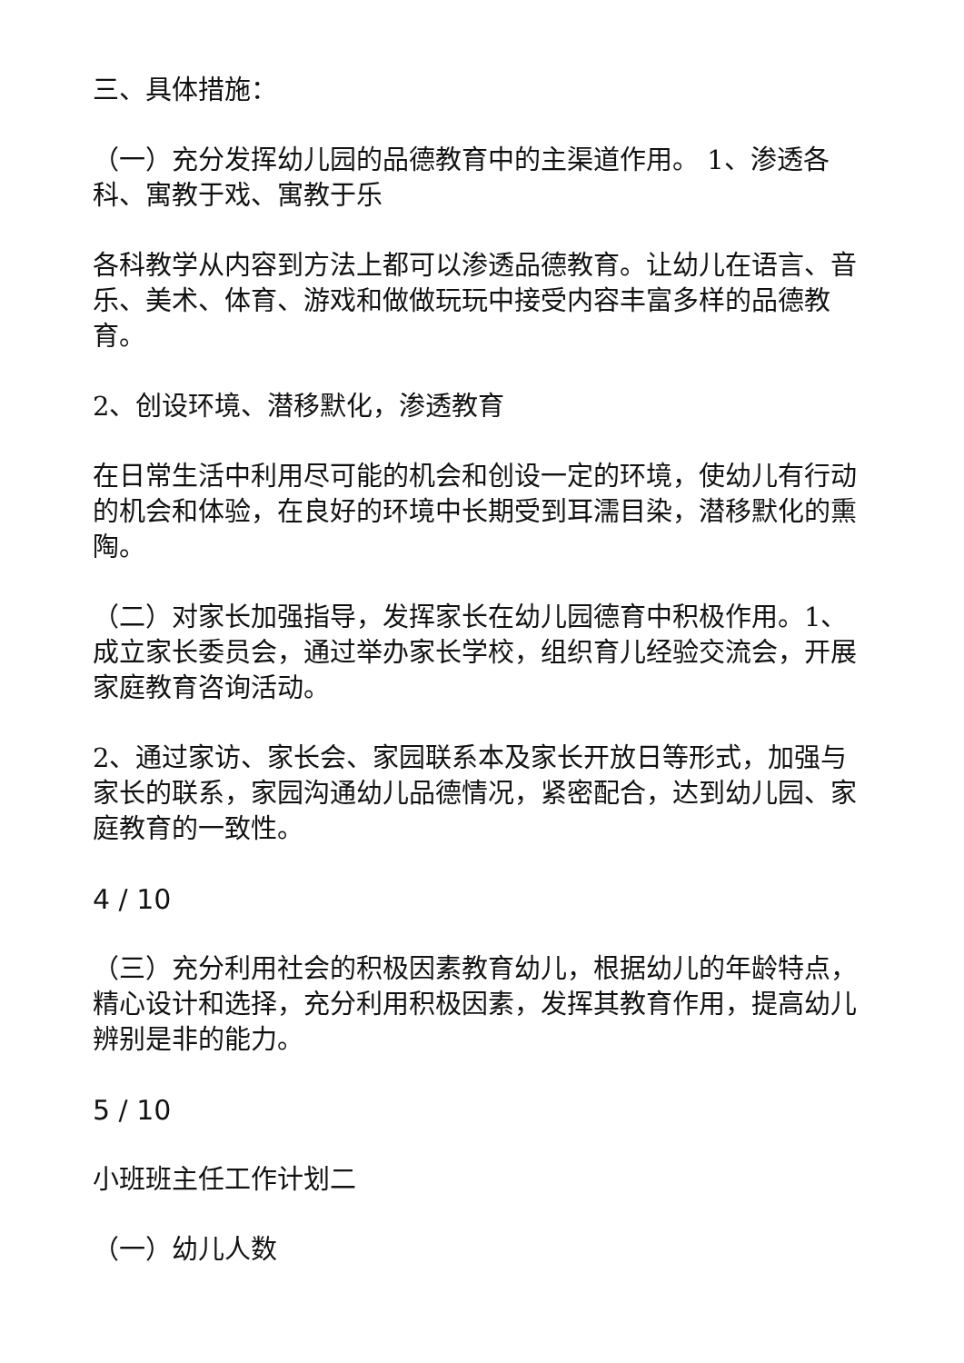三、具体措施：
（一）充分发挥幼儿园的品德教育中的主渠道作用。 1、渗透各科、寓教于戏、寓教于乐
各科教学从内容到方法上都可以渗透品德教育。让幼儿在语言、音乐、美术、体育、游戏和做做玩玩中接受内容丰富多样的品德教育。
2、创设环境、潜移默化，渗透教育
在日常生活中利用尽可能的机会和创设一定的环境，使幼儿有行动的机会和体验，在良好的环境中长期受到耳濡目染，潜移默化的熏陶。
（二）对家长加强指导，发挥家长在幼儿园德育中积极作用。1、成立家长委员会，通过举办家长学校，组织育儿经验交流会，开展家庭教育咨询活动。
2、通过家访、家长会、家园联系本及家长开放日等形式，加强与家长的联系，家园沟通幼儿品德情况，紧密配合，达到幼儿园、家庭教育的一致性。
4 / 10
（三）充分利用社会的积极因素教育幼儿，根据幼儿的年龄特点，精心设计和选择，充分利用积极因素，发挥其教育作用，提高幼儿辨别是非的能力。
5 / 10
小班班主任工作计划二
（一）幼儿人数